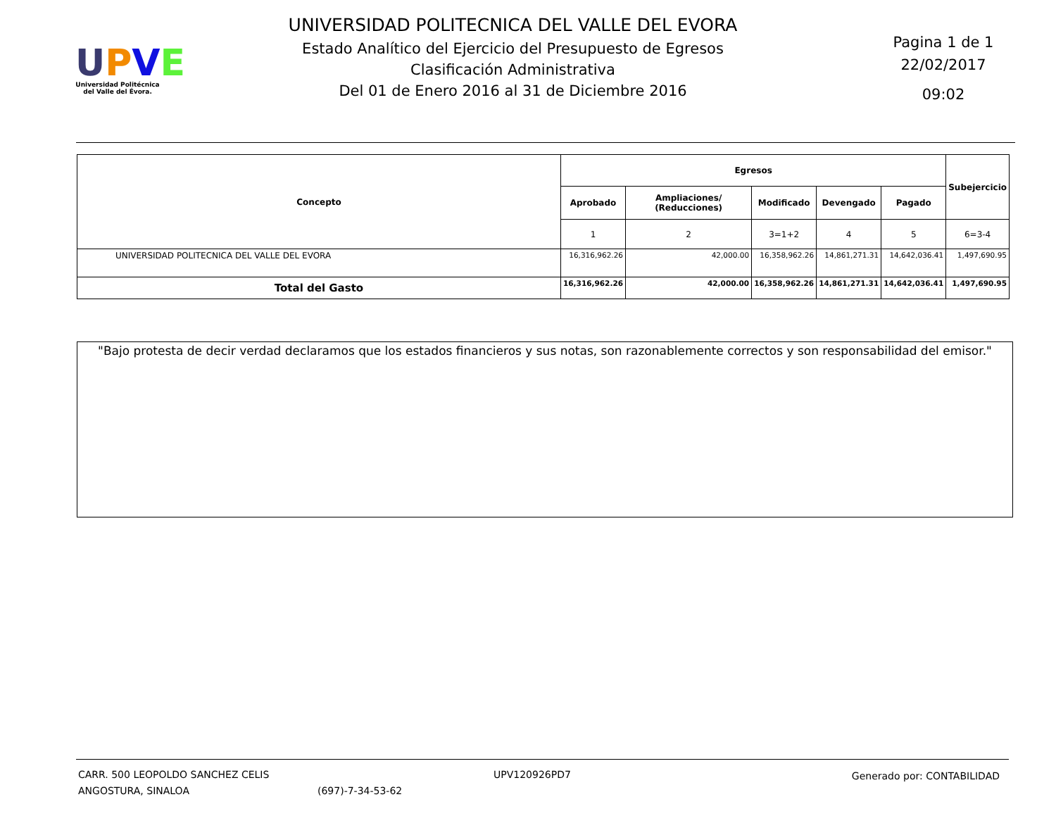UPVE
Universidad Politécnica
del Valle del Évora.
UNIVERSIDAD POLITECNICA DEL VALLE DEL EVORA
Estado Analítico del Ejercicio del Presupuesto de Egresos
Clasificación Administrativa
Del 01 de Enero 2016 al 31 de Diciembre 2016
Pagina 1 de 1
22/02/2017
09:02
| Concepto | Egresos | | | | | Subejercicio |
| --- | --- | --- | --- | --- | --- | --- |
| | Aprobado | Ampliaciones/ (Reducciones) | Modificado | Devengado | Pagado | |
| | 1 | 2 | 3=1+2 | 4 | 5 | 6=3-4 |
| UNIVERSIDAD POLITECNICA DEL VALLE DEL EVORA | 16,316,962.26 | 42,000.00 | 16,358,962.26 | 14,861,271.31 | 14,642,036.41 | 1,497,690.95 |
| Total del Gasto | 16,316,962.26 | 42,000.00 | 16,358,962.26 | 14,861,271.31 | 14,642,036.41 | 1,497,690.95 |
"Bajo protesta de decir verdad declaramos que los estados financieros y sus notas, son razonablemente correctos y son responsabilidad del emisor."
CARR. 500 LEOPOLDO SANCHEZ CELIS
ANGOSTURA, SINALOA
(697)-7-34-53-62 UPV120926PD7 Generado por: CONTABILIDAD